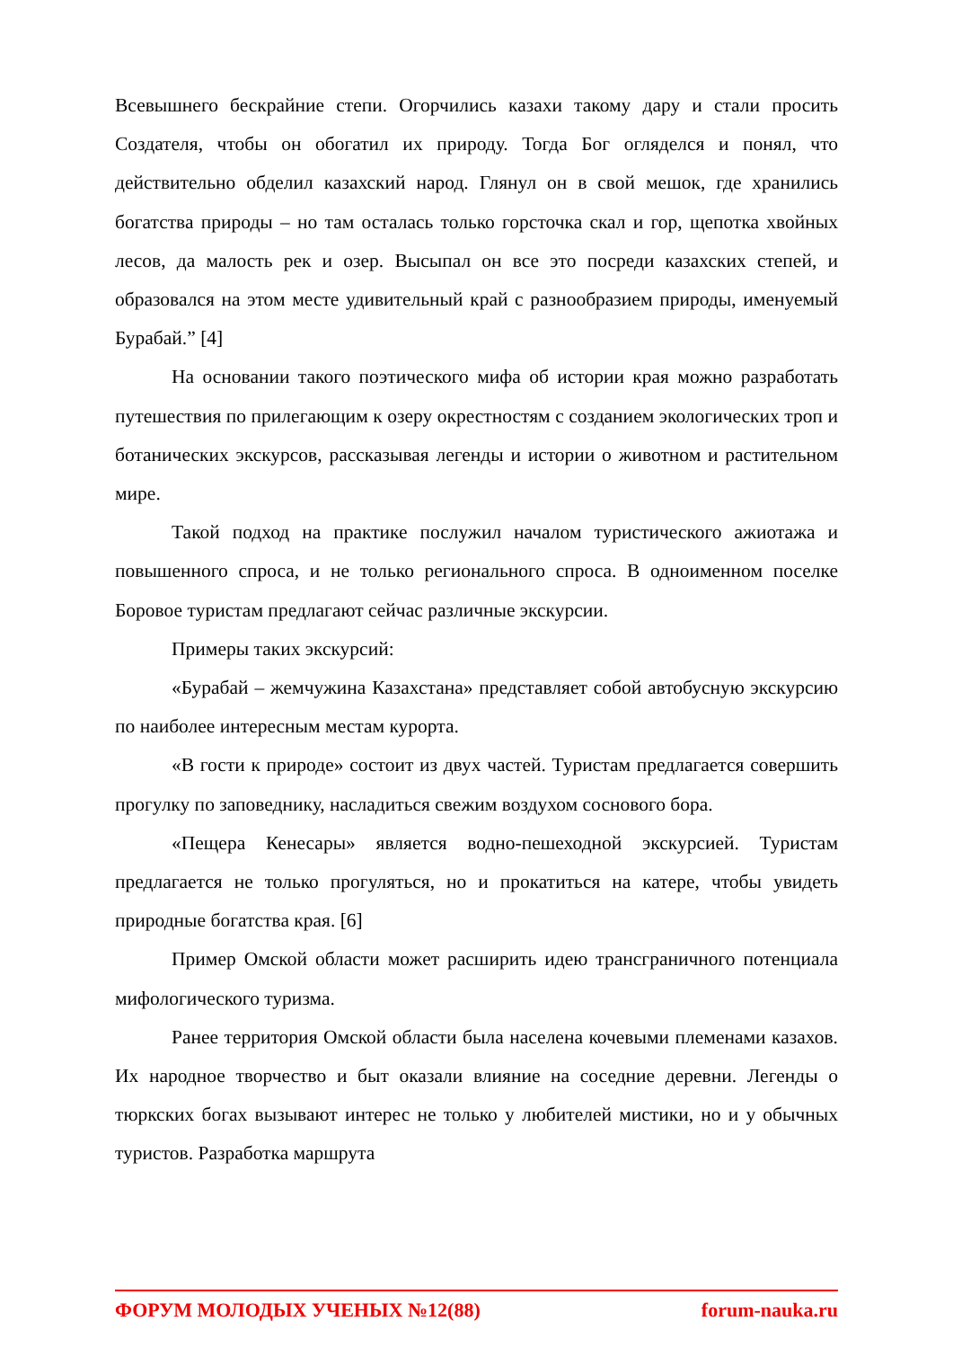Всевышнего бескрайние степи. Огорчились казахи такому дару и стали просить Создателя, чтобы он обогатил их природу. Тогда Бог огляделся и понял, что действительно обделил казахский народ. Глянул он в свой мешок, где хранились богатства природы – но там осталась только горсточка скал и гор, щепотка хвойных лесов, да малость рек и озер. Высыпал он все это посреди казахских степей, и образовался на этом месте удивительный край с разнообразием природы, именуемый Бурабай.” [4]
На основании такого поэтического мифа об истории края можно разработать путешествия по прилегающим к озеру окрестностям с созданием экологических троп и ботанических экскурсов, рассказывая легенды и истории о животном и растительном мире.
Такой подход на практике послужил началом туристического ажиотажа и повышенного спроса, и не только регионального спроса. В одноименном поселке Боровое туристам предлагают сейчас различные экскурсии.
Примеры таких экскурсий:
«Бурабай – жемчужина Казахстана» представляет собой автобусную экскурсию по наиболее интересным местам курорта.
«В гости к природе» состоит из двух частей. Туристам предлагается совершить прогулку по заповеднику, насладиться свежим воздухом соснового бора.
«Пещера Кенесары» является водно-пешеходной экскурсией. Туристам предлагается не только прогуляться, но и прокатиться на катере, чтобы увидеть природные богатства края. [6]
Пример Омской области может расширить идею трансграничного потенциала мифологического туризма.
Ранее территория Омской области была населена кочевыми племенами казахов. Их народное творчество и быт оказали влияние на соседние деревни. Легенды о тюркских богах вызывают интерес не только у любителей мистики, но и у обычных туристов. Разработка маршрута
ФОРУМ МОЛОДЫХ УЧЕНЫХ №12(88) forum-nauka.ru